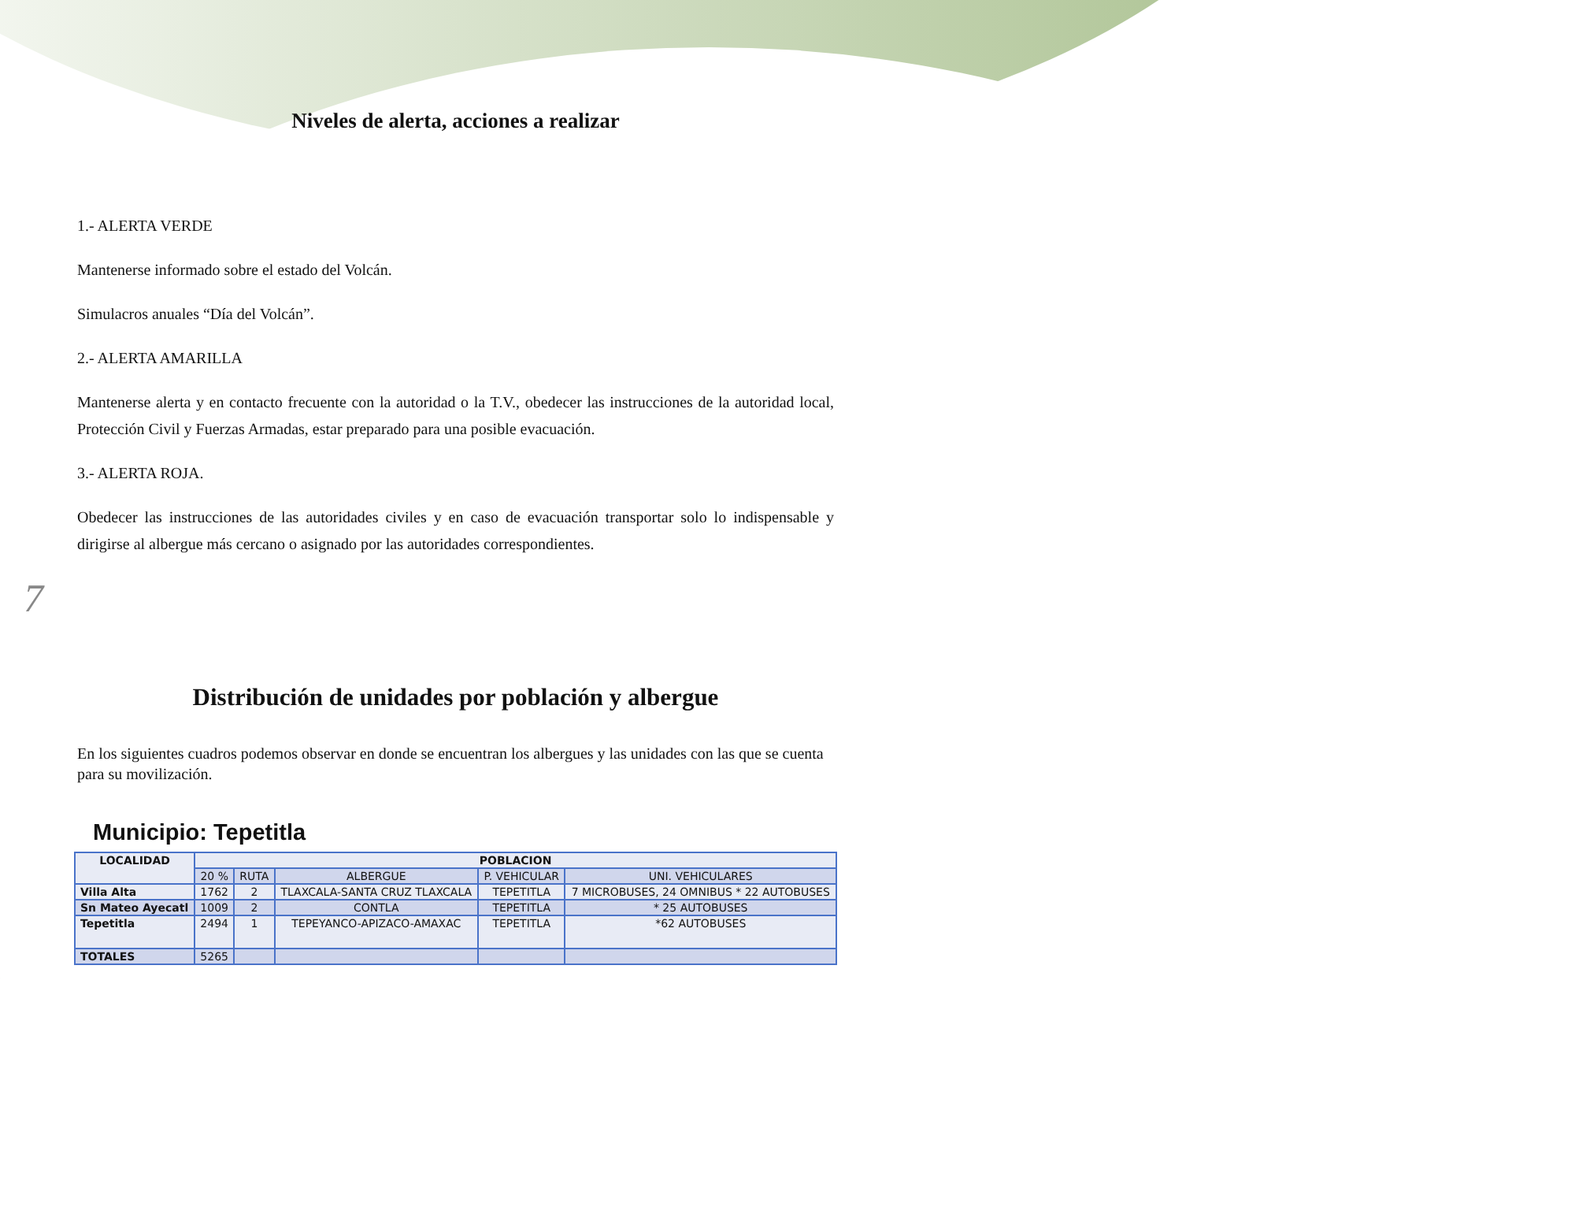7
Niveles de alerta, acciones a realizar
1.- ALERTA VERDE
Mantenerse informado sobre el estado del Volcán.
Simulacros anuales “Día del Volcán”.
2.- ALERTA AMARILLA
Mantenerse alerta y en contacto frecuente con la autoridad o la T.V., obedecer las instrucciones de la autoridad local, Protección Civil y Fuerzas Armadas, estar preparado para una posible evacuación.
3.- ALERTA ROJA.
Obedecer las instrucciones de las autoridades civiles y en caso de evacuación transportar solo lo indispensable y dirigirse al albergue más cercano o asignado por las autoridades correspondientes.
Distribución de unidades por población y albergue
En los siguientes cuadros podemos observar en donde se encuentran los albergues y las unidades con las que se cuenta para su movilización.
Municipio: Tepetitla
| LOCALIDAD | POBLACION | | | | |
| --- | --- | --- | --- | --- | --- |
| | 20 % | RUTA | ALBERGUE | P. VEHICULAR | UNI. VEHICULARES |
| Villa Alta | 1762 | 2 | TLAXCALA-SANTA CRUZ TLAXCALA | TEPETITLA | 7 MICROBUSES, 24 OMNIBUS * 22 AUTOBUSES |
| Sn Mateo Ayecatl | 1009 | 2 | CONTLA | TEPETITLA | * 25 AUTOBUSES |
| Tepetitla | 2494 | 1 | TEPEYANCO-APIZACO-AMAXAC | TEPETITLA | *62 AUTOBUSES |
| TOTALES | 5265 | | | | |